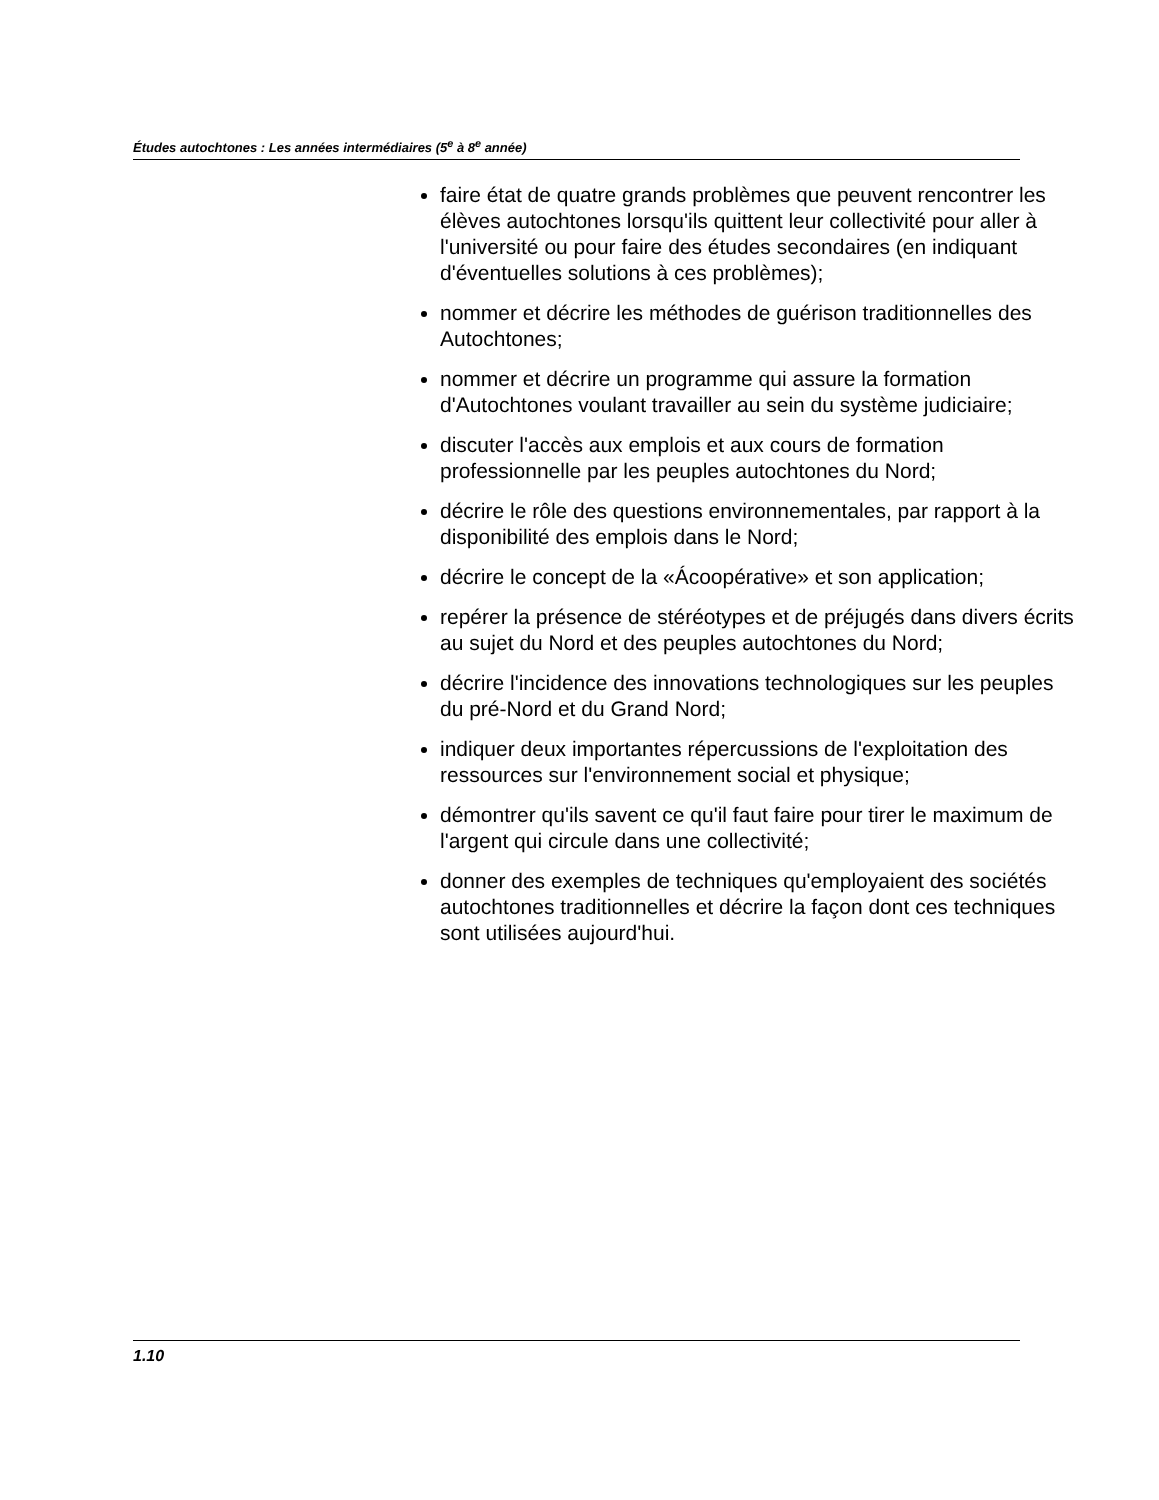Études autochtones : Les années intermédiaires (5<sup>e</sup> à 8<sup>e</sup> année)
faire état de quatre grands problèmes que peuvent rencontrer les élèves autochtones lorsqu'ils quittent leur collectivité pour aller à l'université ou pour faire des études secondaires (en indiquant d'éventuelles solutions à ces problèmes);
nommer et décrire les méthodes de guérison traditionnelles des Autochtones;
nommer et décrire un programme qui assure la formation d'Autochtones voulant travailler au sein du système judiciaire;
discuter l'accès aux emplois et aux cours de formation professionnelle par les peuples autochtones du Nord;
décrire le rôle des questions environnementales, par rapport à la disponibilité des emplois dans le Nord;
décrire le concept de la «Ácoopérative» et son application;
repérer la présence de stéréotypes et de préjugés dans divers écrits au sujet du Nord et des peuples autochtones du Nord;
décrire l'incidence des innovations technologiques sur les peuples du pré-Nord et du Grand Nord;
indiquer deux importantes répercussions de l'exploitation des ressources sur l'environnement social et physique;
démontrer qu'ils savent ce qu'il faut faire pour tirer le maximum de l'argent qui circule dans une collectivité;
donner des exemples de techniques qu'employaient des sociétés autochtones traditionnelles et décrire la façon dont ces techniques sont utilisées aujourd'hui.
1.10